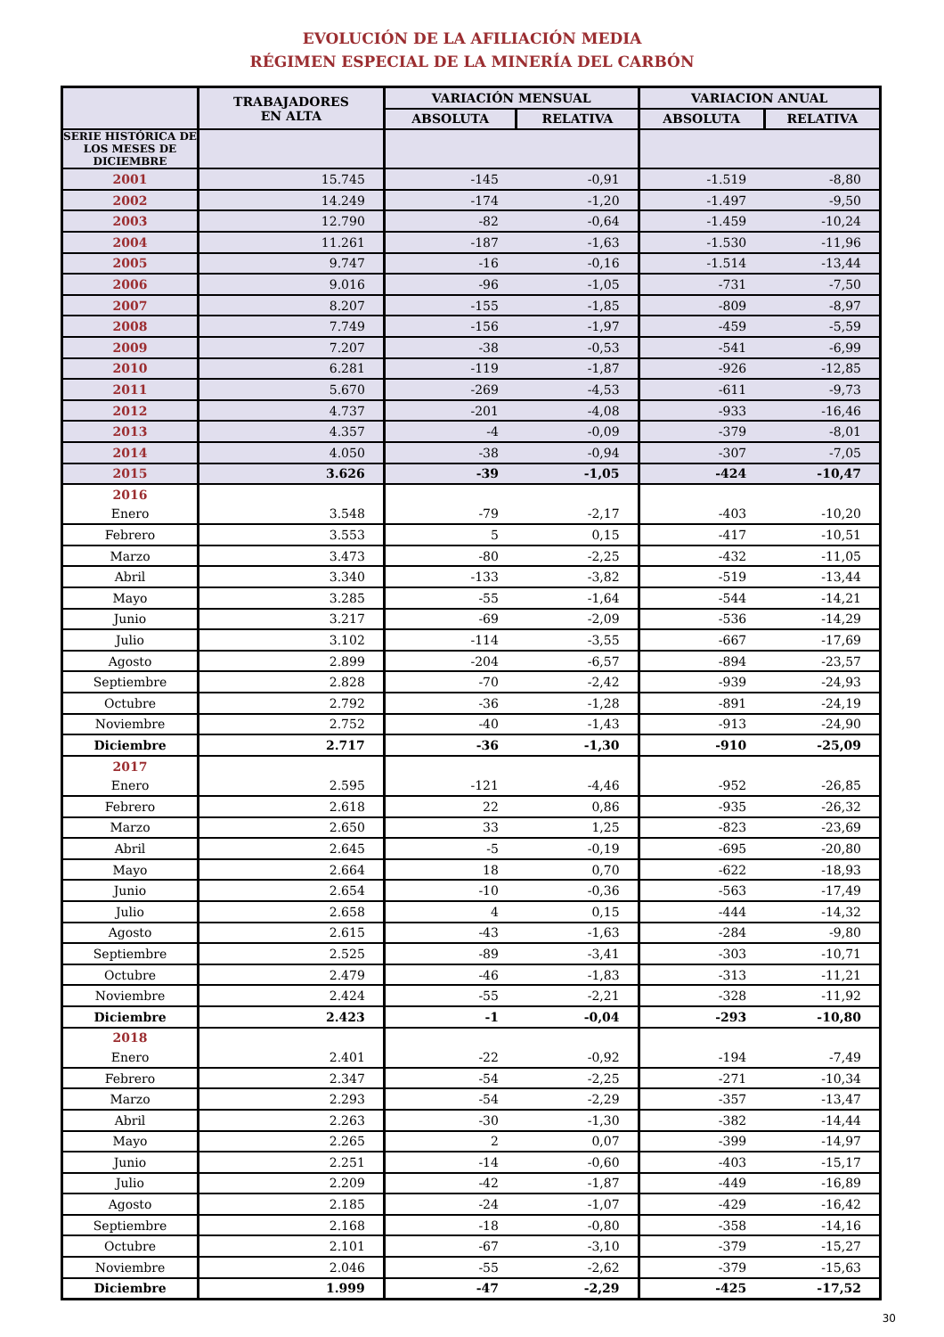EVOLUCIÓN DE LA AFILIACIÓN MEDIA
RÉGIMEN ESPECIAL DE LA MINERÍA DEL CARBÓN
| | TRABAJADORES EN ALTA | VARIACIÓN MENSUAL | | VARIACION ANUAL | |
| --- | --- | --- | --- | --- | --- |
| | | ABSOLUTA | RELATIVA | ABSOLUTA | RELATIVA |
| SERIE HISTÓRICA DE LOS MESES DE DICIEMBRE | | | | | |
| 2001 | 15.745 | -145 | -0,91 | -1.519 | -8,80 |
| 2002 | 14.249 | -174 | -1,20 | -1.497 | -9,50 |
| 2003 | 12.790 | -82 | -0,64 | -1.459 | -10,24 |
| 2004 | 11.261 | -187 | -1,63 | -1.530 | -11,96 |
| 2005 | 9.747 | -16 | -0,16 | -1.514 | -13,44 |
| 2006 | 9.016 | -96 | -1,05 | -731 | -7,50 |
| 2007 | 8.207 | -155 | -1,85 | -809 | -8,97 |
| 2008 | 7.749 | -156 | -1,97 | -459 | -5,59 |
| 2009 | 7.207 | -38 | -0,53 | -541 | -6,99 |
| 2010 | 6.281 | -119 | -1,87 | -926 | -12,85 |
| 2011 | 5.670 | -269 | -4,53 | -611 | -9,73 |
| 2012 | 4.737 | -201 | -4,08 | -933 | -16,46 |
| 2013 | 4.357 | -4 | -0,09 | -379 | -8,01 |
| 2014 | 4.050 | -38 | -0,94 | -307 | -7,05 |
| 2015 | 3.626 | -39 | -1,05 | -424 | -10,47 |
| 2016 | | | | | |
| Enero | 3.548 | -79 | -2,17 | -403 | -10,20 |
| Febrero | 3.553 | 5 | 0,15 | -417 | -10,51 |
| Marzo | 3.473 | -80 | -2,25 | -432 | -11,05 |
| Abril | 3.340 | -133 | -3,82 | -519 | -13,44 |
| Mayo | 3.285 | -55 | -1,64 | -544 | -14,21 |
| Junio | 3.217 | -69 | -2,09 | -536 | -14,29 |
| Julio | 3.102 | -114 | -3,55 | -667 | -17,69 |
| Agosto | 2.899 | -204 | -6,57 | -894 | -23,57 |
| Septiembre | 2.828 | -70 | -2,42 | -939 | -24,93 |
| Octubre | 2.792 | -36 | -1,28 | -891 | -24,19 |
| Noviembre | 2.752 | -40 | -1,43 | -913 | -24,90 |
| Diciembre | 2.717 | -36 | -1,30 | -910 | -25,09 |
| 2017 | | | | | |
| Enero | 2.595 | -121 | -4,46 | -952 | -26,85 |
| Febrero | 2.618 | 22 | 0,86 | -935 | -26,32 |
| Marzo | 2.650 | 33 | 1,25 | -823 | -23,69 |
| Abril | 2.645 | -5 | -0,19 | -695 | -20,80 |
| Mayo | 2.664 | 18 | 0,70 | -622 | -18,93 |
| Junio | 2.654 | -10 | -0,36 | -563 | -17,49 |
| Julio | 2.658 | 4 | 0,15 | -444 | -14,32 |
| Agosto | 2.615 | -43 | -1,63 | -284 | -9,80 |
| Septiembre | 2.525 | -89 | -3,41 | -303 | -10,71 |
| Octubre | 2.479 | -46 | -1,83 | -313 | -11,21 |
| Noviembre | 2.424 | -55 | -2,21 | -328 | -11,92 |
| Diciembre | 2.423 | -1 | -0,04 | -293 | -10,80 |
| 2018 | | | | | |
| Enero | 2.401 | -22 | -0,92 | -194 | -7,49 |
| Febrero | 2.347 | -54 | -2,25 | -271 | -10,34 |
| Marzo | 2.293 | -54 | -2,29 | -357 | -13,47 |
| Abril | 2.263 | -30 | -1,30 | -382 | -14,44 |
| Mayo | 2.265 | 2 | 0,07 | -399 | -14,97 |
| Junio | 2.251 | -14 | -0,60 | -403 | -15,17 |
| Julio | 2.209 | -42 | -1,87 | -449 | -16,89 |
| Agosto | 2.185 | -24 | -1,07 | -429 | -16,42 |
| Septiembre | 2.168 | -18 | -0,80 | -358 | -14,16 |
| Octubre | 2.101 | -67 | -3,10 | -379 | -15,27 |
| Noviembre | 2.046 | -55 | -2,62 | -379 | -15,63 |
| Diciembre | 1.999 | -47 | -2,29 | -425 | -17,52 |
30